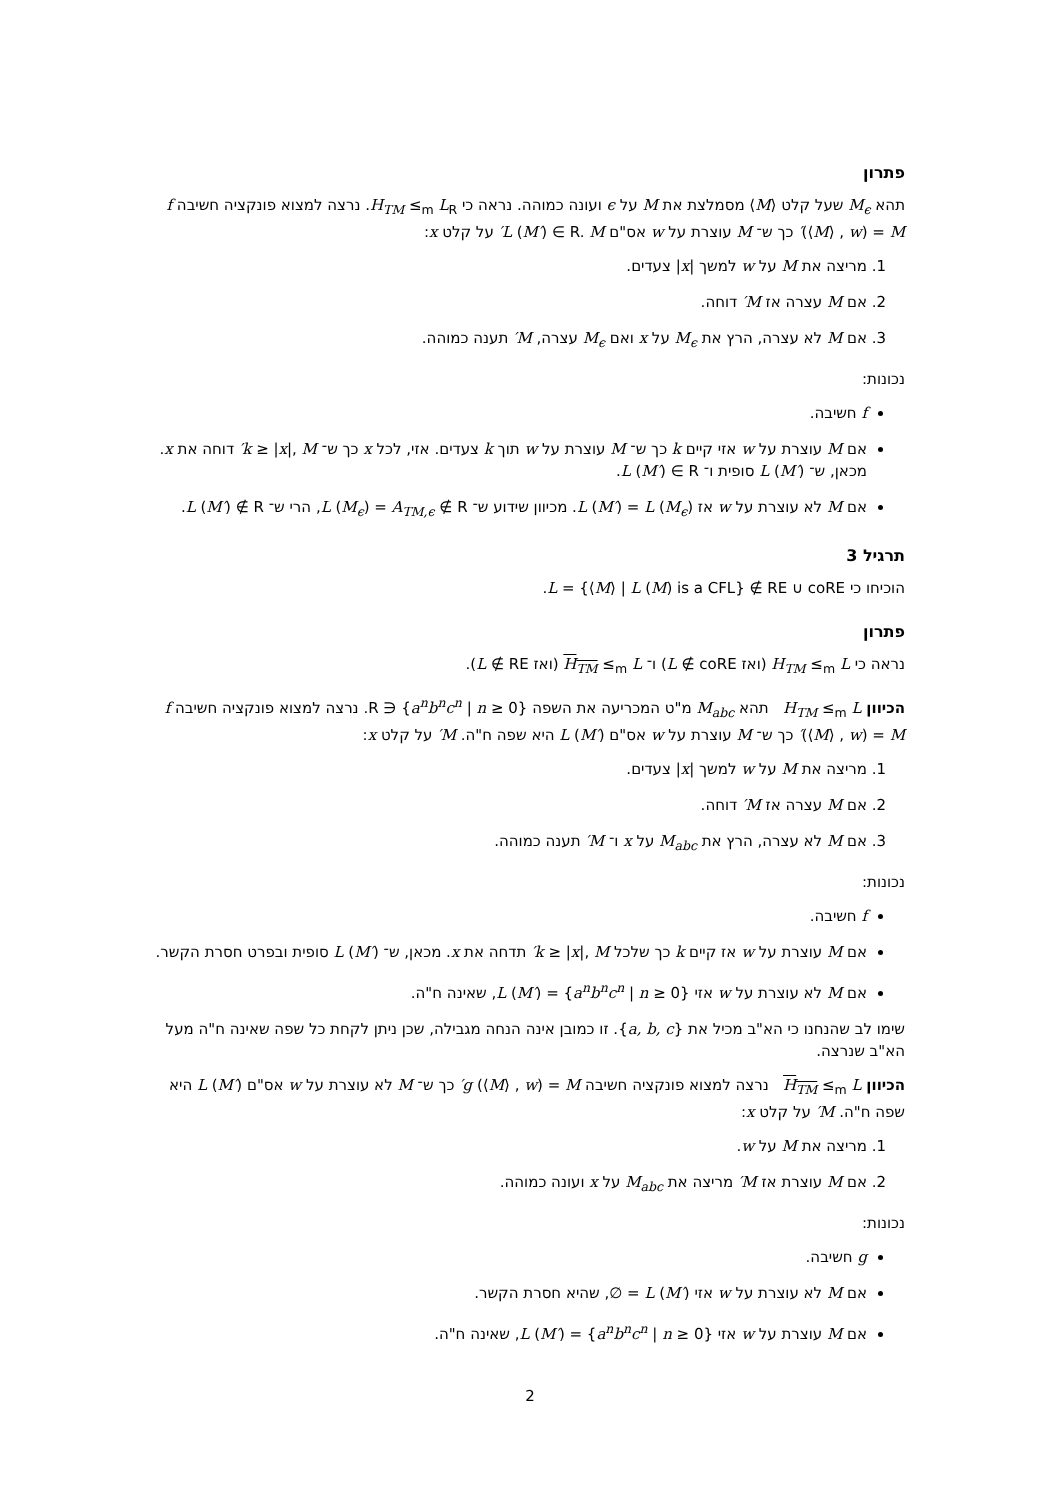פתרון
תהא M<sub>ϵ</sub> שעל קלט ⟨M⟩ מסמלצת את M על ϵ ועונה כמוהה. נראה כי H<sub>TM</sub> ≤<sub>m</sub> L<sub>R</sub>. נרצה למצוא פונקציה חשיבה f (⟨M⟩ , w) = M′ כך ש־ M עוצרת על w אס"ם L (M′) ∈ R. M′ על קלט x:
1. מריצה את M על w למשך |x| צעדים.
2. אם M עצרה אז M′ דוחה.
3. אם M לא עצרה, הרץ את M<sub>ϵ</sub> על x ואם M<sub>ϵ</sub> עצרה, M′ תענה כמוהה.
נכונות:
f חשיבה.
אם M עוצרת על w אזי קיים k כך ש־ M עוצרת על w תוך k צעדים. אזי, לכל x כך ש־ k ≥ |x|, M′ דוחה את x. מכאן, ש־ L (M′) סופית ו־ L (M′) ∈ R.
אם M לא עוצרת על w אז L (M′) = L (M<sub>ϵ</sub>). מכיוון שידוע ש־ L (M<sub>ϵ</sub>) = A<sub>TM,ϵ</sub> ∉ R, הרי ש־ L (M′) ∉ R.
תרגיל 3
הוכיחו כי L = {⟨M⟩ | L (M) is a CFL} ∉ RE ∪ coRE.
פתרון
נראה כי H<sub>TM</sub> ≤<sub>m</sub> L (ואז L ∉ coRE) ו־ H<sub>TM</sub> ≤<sub>m</sub> L (ואז L ∉ RE).
הכיוון H<sub>TM</sub> ≤<sub>m</sub> L תהא M<sub>abc</sub> מ"ט המכריעה את השפה {a<sup>n</sup>b<sup>n</sup>c<sup>n</sup> | n ≥ 0} ∈ R. נרצה למצוא פונקציה חשיבה f (⟨M⟩ , w) = M′ כך ש־ M עוצרת על w אס"ם L (M′) היא שפה ח"ה. M′ על קלט x:
1. מריצה את M על w למשך |x| צעדים.
2. אם M עצרה אז M′ דוחה.
3. אם M לא עצרה, הרץ את M<sub>abc</sub> על x ו־ M′ תענה כמוהה.
נכונות:
f חשיבה.
אם M עוצרת על w אז קיים k כך שלכל k ≥ |x|, M′ תדחה את x. מכאן, ש־ L (M′) סופית ובפרט חסרת הקשר.
אם M לא עוצרת על w אזי L (M′) = {a<sup>n</sup>b<sup>n</sup>c<sup>n</sup> | n ≥ 0}, שאינה ח"ה.
שימו לב שהנחנו כי הא"ב מכיל את {a, b, c}. זו כמובן אינה הנחה מגבילה, שכן ניתן לקחת כל שפה שאינה ח"ה מעל הא"ב שנרצה.
הכיוון H<sub>TM</sub> ≤<sub>m</sub> L נרצה למצוא פונקציה חשיבה g (⟨M⟩ , w) = M′ כך ש־ M לא עוצרת על w אס"ם L (M′) היא שפה ח"ה. M′ על קלט x:
1. מריצה את M על w.
2. אם M עוצרת אז M′ מריצה את M<sub>abc</sub> על x ועונה כמוהה.
נכונות:
g חשיבה.
אם M לא עוצרת על w אזי L (M′) = ∅, שהיא חסרת הקשר.
אם M עוצרת על w אזי L (M′) = {a<sup>n</sup>b<sup>n</sup>c<sup>n</sup> | n ≥ 0}, שאינה ח"ה.
2